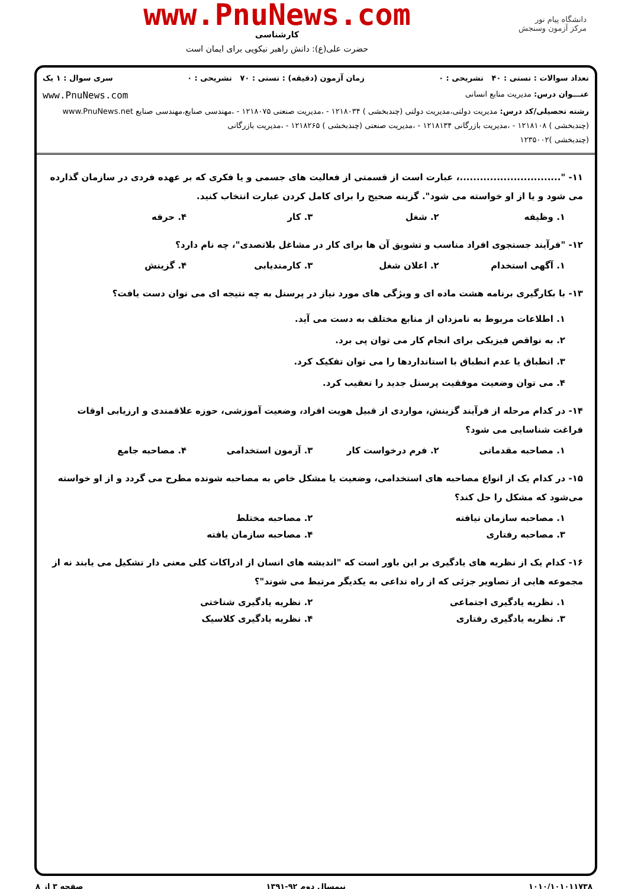دانشگاه پیام نور
مرکز آزمون وسنجش
www.PnuNews.com
کارشناسی
حضرت علی(ع): دانش راهبر نیکویی برای ایمان است
تعداد سوالات : تستی : ۴۰ تشریحی : ۰ زمان آزمون (دقیقه) : تستی : ۷۰ تشریحی : ۰ سری سوال : ۱ یک
عنـــوان درس: مدیریت منابع انسانی www.PnuNews.com
رشته تحصیلی/کد درس: مدیریت دولتی،مدیریت دولتی (چندبخشی ) ۱۲۱۸۰۳۴ - ،مدیریت صنعتی ۱۲۱۸۰۷۵ - ،مهندسی صنایع،مهندسی صنایع www.PnuNews.net
(چندبخشی ) ۱۲۱۸۱۰۸ - ،مدیریت بازرگانی ۱۲۱۸۱۳۴ - ،مدیریت صنعتی (چندبخشی ) ۱۲۱۸۲۶۵ - ،مدیریت بازرگانی
(چندبخشی )۱۲۳۵۰۰۲
۱۱- "..............................، عبارت است از قسمتی از فعالیت های جسمی و یا فکری که بر عهده فردی در سازمان گذارده می شود و یا از او خواسته می شود". گزینه صحیح را برای کامل کردن عبارت انتخاب کنید.
۱. وظیفه ۲. شغل ۳. کار ۴. حرفه
۱۲- "فرآیند جستجوی افراد مناسب و تشویق آن ها برای کار در مشاغل بلاتصدی"، چه نام دارد؟
۱. آگهی استخدام ۲. اعلان شغل ۳. کارمندیابی ۴. گزینش
۱۳- با بکارگیری برنامه هشت ماده ای و ویژگی های مورد نیاز در پرسنل به چه نتیجه ای می توان دست یافت؟
۱. اطلاعات مربوط به نامزدان از منابع مختلف به دست می آید.
۲. به نواقص فیزیکی برای انجام کار می توان پی برد.
۳. انطباق یا عدم انطباق با استانداردها را می توان تفکیک کرد.
۴. می توان وضعیت موفقیت پرسنل جدید را تعقیب کرد.
۱۴- در کدام مرحله از فرآیند گزینش، مواردی از قبیل هویت افراد، وضعیت آموزشی، حوزه علاقمندی و ارزیابی اوقات فراغت شناسایی می شود؟
۱. مصاحبه مقدماتی ۲. فرم درخواست کار ۳. آزمون استخدامی ۴. مصاحبه جامع
۱۵- در کدام یک از انواع مصاحبه های استخدامی، وضعیت یا مشکل خاص به مصاحبه شونده مطرح می گردد و از او خواسته می‌شود که مشکل را حل کند؟
۱. مصاحبه سازمان نیافته ۲. مصاحبه مختلط
۳. مصاحبه رفتاری ۴. مصاحبه سازمان یافته
۱۶- کدام یک از نظریه های یادگیری بر این باور است که "اندیشه های انسان از ادراکات کلی معنی دار تشکیل می یابند نه از مجموعه هایی از تصاویر جزئی که از راه تداعی به یکدیگر مرتبط می شوند"؟
۱. نظریه یادگیری اجتماعی ۲. نظریه یادگیری شناختی
۳. نظریه یادگیری رفتاری ۴. نظریه یادگیری کلاسیک
۱۰۱۰/۱۰۱۰۱۱۷۳۸ نیمسال دوم ۹۲-۱۳۹۱ صفحه ۳ از ۸